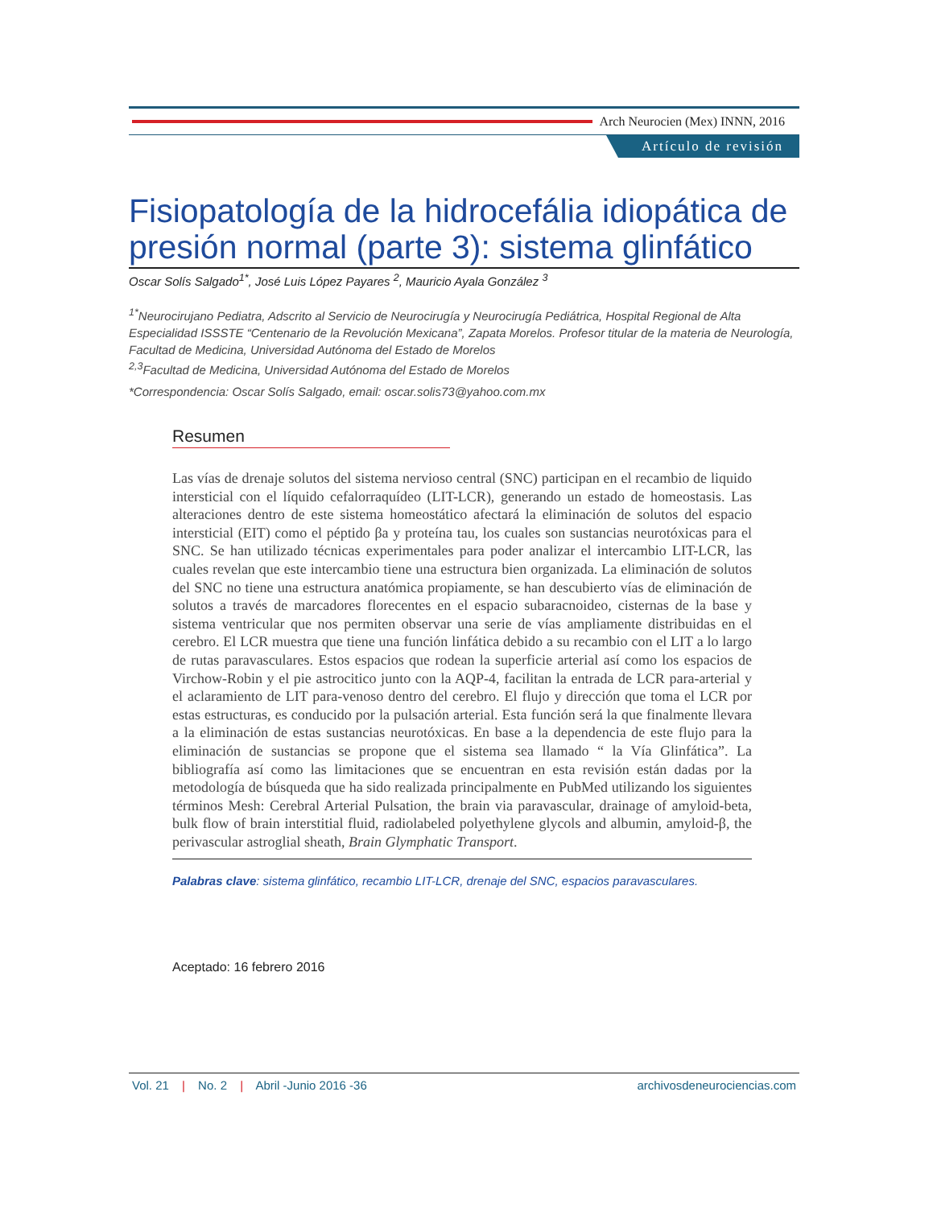Arch Neurocien (Mex) INNN, 2016
Artículo de revisión
Fisiopatología de la hidrocefália idiopática de presión normal (parte 3): sistema glinfático
Oscar Solís Salgado<sup>1*</sup>, José Luis López Payares <sup>2</sup>, Mauricio Ayala González <sup>3</sup>
<sup>1*</sup>Neurocirujano Pediatra, Adscrito al Servicio de Neurocirugía y Neurocirugía Pediátrica, Hospital Regional de Alta Especialidad ISSSTE “Centenario de la Revolución Mexicana”, Zapata Morelos. Profesor titular de la materia de Neurología, Facultad de Medicina, Universidad Autónoma del Estado de Morelos
<sup>2,3</sup>Facultad de Medicina, Universidad Autónoma del Estado de Morelos
*Correspondencia: Oscar Solís Salgado, email: oscar.solis73@yahoo.com.mx
Resumen
Las vías de drenaje solutos del sistema nervioso central (SNC) participan en el recambio de liquido intersticial con el líquido cefalorraquídeo (LIT-LCR), generando un estado de homeostasis. Las alteraciones dentro de este sistema homeostático afectará la eliminación de solutos del espacio intersticial (EIT) como el péptido βa y proteína tau, los cuales son sustancias neurotóxicas para el SNC. Se han utilizado técnicas experimentales para poder analizar el intercambio LIT-LCR, las cuales revelan que este intercambio tiene una estructura bien organizada. La eliminación de solutos del SNC no tiene una estructura anatómica propiamente, se han descubierto vías de eliminación de solutos a través de marcadores florecentes en el espacio subaracnoideo, cisternas de la base y sistema ventricular que nos permiten observar una serie de vías ampliamente distribuidas en el cerebro. El LCR muestra que tiene una función linfática debido a su recambio con el LIT a lo largo de rutas paravasculares. Estos espacios que rodean la superficie arterial así como los espacios de Virchow-Robin y el pie astrocitico junto con la AQP-4, facilitan la entrada de LCR para-arterial y el aclaramiento de LIT para-venoso dentro del cerebro. El flujo y dirección que toma el LCR por estas estructuras, es conducido por la pulsación arterial. Esta función será la que finalmente llevara a la eliminación de estas sustancias neurotóxicas. En base a la dependencia de este flujo para la eliminación de sustancias se propone que el sistema sea llamado “ la Vía Glinfática”. La bibliografía así como las limitaciones que se encuentran en esta revisión están dadas por la metodología de búsqueda que ha sido realizada principalmente en PubMed utilizando los siguientes términos Mesh: Cerebral Arterial Pulsation, the brain via paravascular, drainage of amyloid-beta, bulk flow of brain interstitial fluid, radiolabeled polyethylene glycols and albumin, amyloid-β, the perivascular astroglial sheath, Brain Glymphatic Transport.
Palabras clave: sistema glinfático, recambio LIT-LCR, drenaje del SNC, espacios paravasculares.
Aceptado: 16 febrero 2016
Vol. 21 | No. 2 | Abril -Junio 2016 -36 archivosdeneurociencias.com